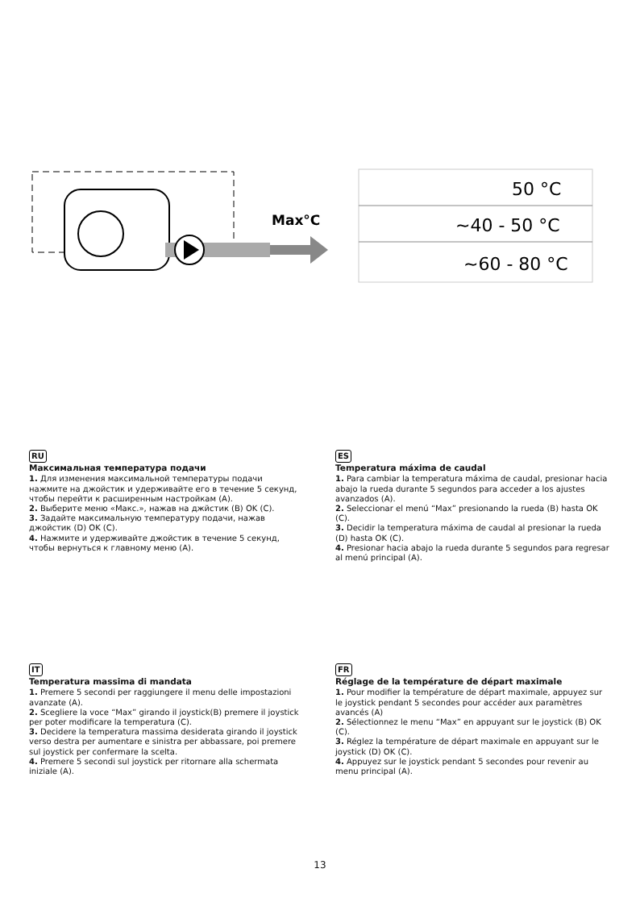Max°C
50 °C
~40 - 50 °C
~60 - 80 °C
RU
Максимальная температура подачи
1. Для изменения максимальной температуры подачи нажмите на джойстик и удерживайте его в течение 5 секунд, чтобы перейти к расширенным настройкам (A).
2. Выберите меню «Макс.», нажав на джйстик (B) OK (C).
3. Задайте максимальную температуру подачи, нажав джойстик (D) OK (C).
4. Нажмите и удерживайте джойстик в течение 5 секунд, чтобы вернуться к главному меню (A).
ES
Temperatura máxima de caudal
1. Para cambiar la temperatura máxima de caudal, presionar hacia abajo la rueda durante 5 segundos para acceder a los ajustes avanzados (A).
2. Seleccionar el menú “Max” presionando la rueda (B) hasta OK (C).
3. Decidir la temperatura máxima de caudal al presionar la rueda (D) hasta OK (C).
4. Presionar hacia abajo la rueda durante 5 segundos para regresar al menú principal (A).
IT
Temperatura massima di mandata
1. Premere 5 secondi per raggiungere il menu delle impostazioni avanzate (A).
2. Scegliere la voce “Max” girando il joystick(B) premere il joystick per poter modificare la temperatura (C).
3. Decidere la temperatura massima desiderata girando il joystick verso destra per aumentare e sinistra per abbassare, poi premere sul joystick per confermare la scelta.
4. Premere 5 secondi sul joystick per ritornare alla schermata iniziale (A).
FR
Réglage de la température de départ maximale
1. Pour modifier la température de départ maximale, appuyez sur le joystick pendant 5 secondes pour accéder aux paramètres avancés (A)
2. Sélectionnez le menu “Max” en appuyant sur le joystick (B) OK (C).
3. Réglez la température de départ maximale en appuyant sur le joystick (D) OK (C).
4. Appuyez sur le joystick pendant 5 secondes pour revenir au menu principal (A).
13